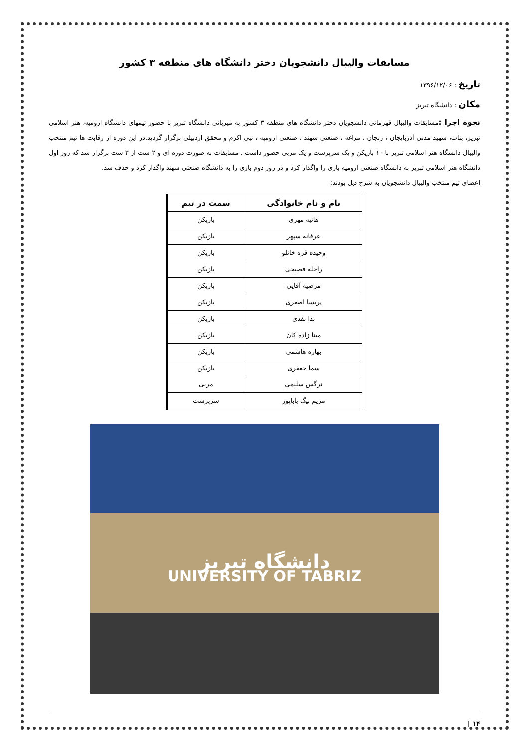مسابقات والیبال دانشجویان دختر دانشگاه های منطقه ۳ کشور
تاریخ : ۱۳۹۶/۱۲/۰۶
مکان : دانشگاه تبریز
نحوه اجرا : مسابقات والیبال قهرمانی دانشجویان دختر دانشگاه های منطقه ۳ کشور به میزبانی دانشگاه تبریز با حضور تیمهای دانشگاه ارومیه، هنر اسلامی تبریز، بناب، شهید مدنی آذربایجان ، زنجان ، مراغه ، صنعتی سهند ، صنعتی ارومیه ، نبی اکرم و محقق اردبیلی برگزار گردید.در این دوره از رقابت ها تیم منتخب والیبال دانشگاه هنر اسلامی تبریز با ۱۰ بازیکن و یک سرپرست و یک مربی حضور داشت . مسابقات به صورت دوره ای و ۲ ست از ۳ ست برگزار شد که روز اول دانشگاه هنر اسلامی تبریز به دانشگاه صنعتی ارومیه بازی را واگذار کرد و در روز دوم بازی را به دانشگاه صنعتی سهند واگذار کرد و حذف شد.
اعضای تیم منتخب والیبال دانشجویان به شرح ذیل بودند:
| نام و نام خانوادگی | سمت در تیم |
| --- | --- |
| هانیه مهری | بازیکن |
| عرفانه سپهر | بازیکن |
| وحیده قره خانلو | بازیکن |
| راحله فصیحی | بازیکن |
| مرضیه آقایی | بازیکن |
| پریسا اصغری | بازیکن |
| ندا نقدی | بازیکن |
| مینا زاده کان | بازیکن |
| بهاره هاشمی | بازیکن |
| سما جعفری | بازیکن |
| نرگس سلیمی | مربی |
| مریم بیگ باباپور | سرپرست |
دانشگاه تبریز
UNIVERSITY OF TABRIZ
۱۴ |